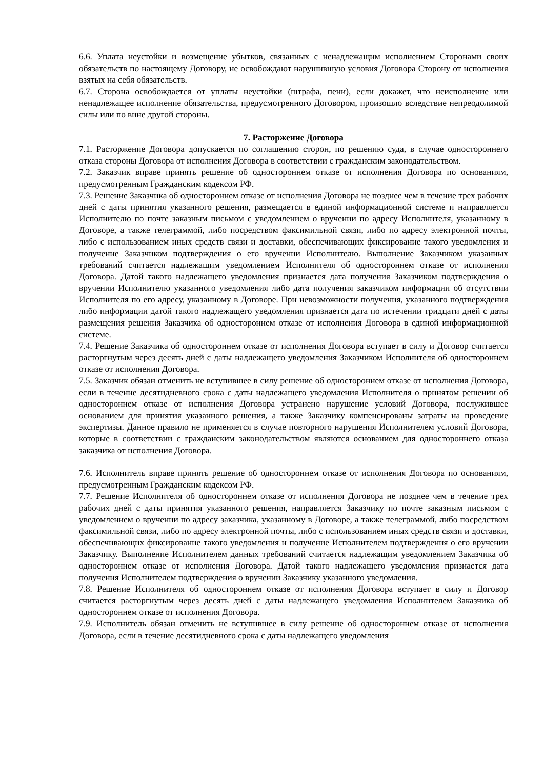6.6. Уплата неустойки и возмещение убытков, связанных с ненадлежащим исполнением Сторонами своих обязательств по настоящему Договору, не освобождают нарушившую условия Договора Сторону от исполнения взятых на себя обязательств.
6.7. Сторона освобождается от уплаты неустойки (штрафа, пени), если докажет, что неисполнение или ненадлежащее исполнение обязательства, предусмотренного Договором, произошло вследствие непреодолимой силы или по вине другой стороны.
7. Расторжение Договора
7.1. Расторжение Договора допускается по соглашению сторон, по решению суда, в случае одностороннего отказа стороны Договора от исполнения Договора в соответствии с гражданским законодательством.
7.2. Заказчик вправе принять решение об одностороннем отказе от исполнения Договора по основаниям, предусмотренным Гражданским кодексом РФ.
7.3. Решение Заказчика об одностороннем отказе от исполнения Договора не позднее чем в течение трех рабочих дней с даты принятия указанного решения, размещается в единой информационной системе и направляется Исполнителю по почте заказным письмом с уведомлением о вручении по адресу Исполнителя, указанному в Договоре, а также телеграммой, либо посредством факсимильной связи, либо по адресу электронной почты, либо с использованием иных средств связи и доставки, обеспечивающих фиксирование такого уведомления и получение Заказчиком подтверждения о его вручении Исполнителю. Выполнение Заказчиком указанных требований считается надлежащим уведомлением Исполнителя об одностороннем отказе от исполнения Договора. Датой такого надлежащего уведомления признается дата получения Заказчиком подтверждения о вручении Исполнителю указанного уведомления либо дата получения заказчиком информации об отсутствии Исполнителя по его адресу, указанному в Договоре. При невозможности получения, указанного подтверждения либо информации датой такого надлежащего уведомления признается дата по истечении тридцати дней с даты размещения решения Заказчика об одностороннем отказе от исполнения Договора в единой информационной системе.
7.4. Решение Заказчика об одностороннем отказе от исполнения Договора вступает в силу и Договор считается расторгнутым через десять дней с даты надлежащего уведомления Заказчиком Исполнителя об одностороннем отказе от исполнения Договора.
7.5. Заказчик обязан отменить не вступившее в силу решение об одностороннем отказе от исполнения Договора, если в течение десятидневного срока с даты надлежащего уведомления Исполнителя о принятом решении об одностороннем отказе от исполнения Договора устранено нарушение условий Договора, послужившее основанием для принятия указанного решения, а также Заказчику компенсированы затраты на проведение экспертизы. Данное правило не применяется в случае повторного нарушения Исполнителем условий Договора, которые в соответствии с гражданским законодательством являются основанием для одностороннего отказа заказчика от исполнения Договора.
7.6. Исполнитель вправе принять решение об одностороннем отказе от исполнения Договора по основаниям, предусмотренным Гражданским кодексом РФ.
7.7. Решение Исполнителя об одностороннем отказе от исполнения Договора не позднее чем в течение трех рабочих дней с даты принятия указанного решения, направляется Заказчику по почте заказным письмом с уведомлением о вручении по адресу заказчика, указанному в Договоре, а также телеграммой, либо посредством факсимильной связи, либо по адресу электронной почты, либо с использованием иных средств связи и доставки, обеспечивающих фиксирование такого уведомления и получение Исполнителем подтверждения о его вручении Заказчику. Выполнение Исполнителем данных требований считается надлежащим уведомлением Заказчика об одностороннем отказе от исполнения Договора. Датой такого надлежащего уведомления признается дата получения Исполнителем подтверждения о вручении Заказчику указанного уведомления.
7.8. Решение Исполнителя об одностороннем отказе от исполнения Договора вступает в силу и Договор считается расторгнутым через десять дней с даты надлежащего уведомления Исполнителем Заказчика об одностороннем отказе от исполнения Договора.
7.9. Исполнитель обязан отменить не вступившее в силу решение об одностороннем отказе от исполнения Договора, если в течение десятидневного срока с даты надлежащего уведомления